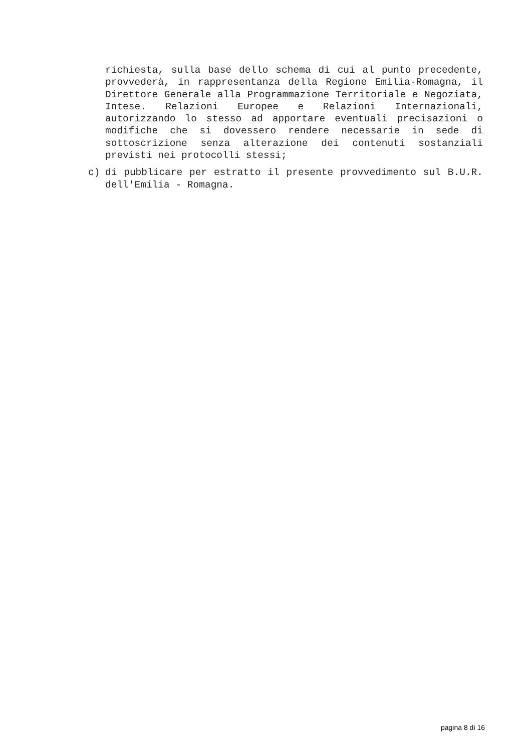richiesta, sulla base dello schema di cui al punto precedente, provvederà, in rappresentanza della Regione Emilia-Romagna, il Direttore Generale alla Programmazione Territoriale e Negoziata, Intese. Relazioni Europee e Relazioni Internazionali, autorizzando lo stesso ad apportare eventuali precisazioni o modifiche che si dovessero rendere necessarie in sede di sottoscrizione senza alterazione dei contenuti sostanziali previsti nei protocolli stessi;
c) di pubblicare per estratto il presente provvedimento sul B.U.R. dell'Emilia - Romagna.
pagina 8 di 16